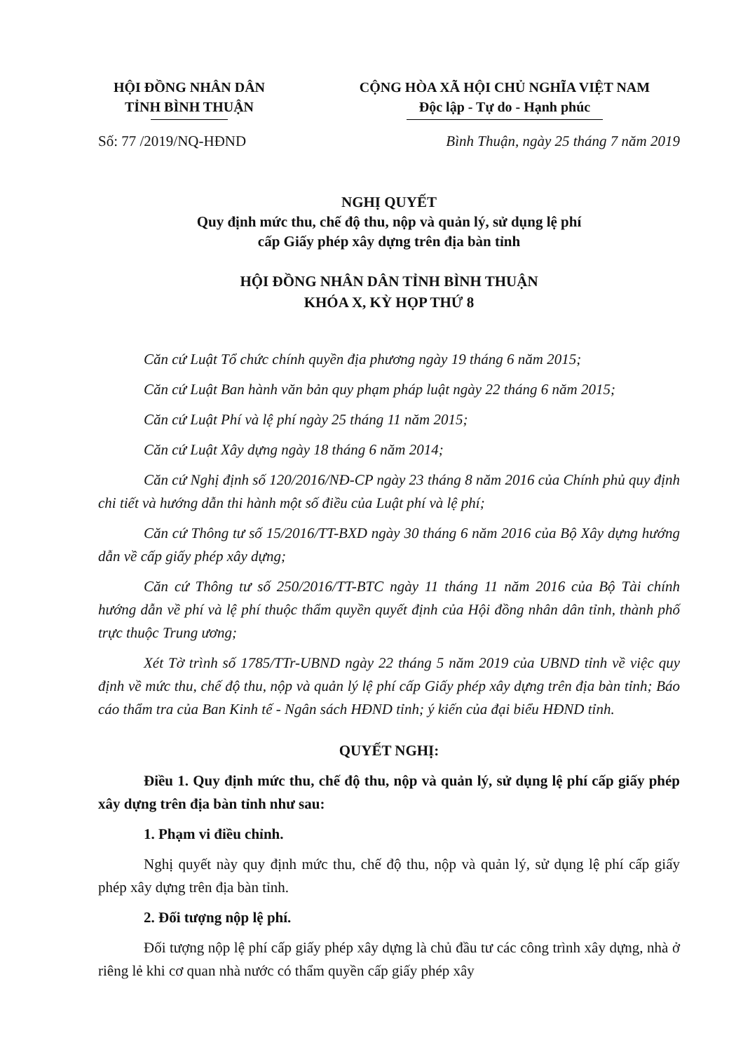HỘI ĐỒNG NHÂN DÂN
TỈNH BÌNH THUẬN
CỘNG HÒA XÃ HỘI CHỦ NGHĨA VIỆT NAM
Độc lập - Tự do - Hạnh phúc
Số: 77 /2019/NQ-HĐND Bình Thuận, ngày 25 tháng 7 năm 2019
NGHỊ QUYẾT
Quy định mức thu, chế độ thu, nộp và quản lý, sử dụng lệ phí
cấp Giấy phép xây dựng trên địa bàn tỉnh
HỘI ĐỒNG NHÂN DÂN TỈNH BÌNH THUẬN
KHÓA X, KỲ HỌP THỨ 8
Căn cứ Luật Tổ chức chính quyền địa phương ngày 19 tháng 6 năm 2015;
Căn cứ Luật Ban hành văn bản quy phạm pháp luật ngày 22 tháng 6 năm 2015;
Căn cứ Luật Phí và lệ phí ngày 25 tháng 11 năm 2015;
Căn cứ Luật Xây dựng ngày 18 tháng 6 năm 2014;
Căn cứ Nghị định số 120/2016/NĐ-CP ngày 23 tháng 8 năm 2016 của Chính phủ quy định chi tiết và hướng dẫn thi hành một số điều của Luật phí và lệ phí;
Căn cứ Thông tư số 15/2016/TT-BXD ngày 30 tháng 6 năm 2016 của Bộ Xây dựng hướng dẫn về cấp giấy phép xây dựng;
Căn cứ Thông tư số 250/2016/TT-BTC ngày 11 tháng 11 năm 2016 của Bộ Tài chính hướng dẫn về phí và lệ phí thuộc thẩm quyền quyết định của Hội đồng nhân dân tỉnh, thành phố trực thuộc Trung ương;
Xét Tờ trình số 1785/TTr-UBND ngày 22 tháng 5 năm 2019 của UBND tỉnh về việc quy định về mức thu, chế độ thu, nộp và quản lý lệ phí cấp Giấy phép xây dựng trên địa bàn tỉnh; Báo cáo thẩm tra của Ban Kinh tế - Ngân sách HĐND tỉnh; ý kiến của đại biểu HĐND tỉnh.
QUYẾT NGHỊ:
Điều 1. Quy định mức thu, chế độ thu, nộp và quản lý, sử dụng lệ phí cấp giấy phép xây dựng trên địa bàn tỉnh như sau:
1. Phạm vi điều chỉnh.
Nghị quyết này quy định mức thu, chế độ thu, nộp và quản lý, sử dụng lệ phí cấp giấy phép xây dựng trên địa bàn tỉnh.
2. Đối tượng nộp lệ phí.
Đối tượng nộp lệ phí cấp giấy phép xây dựng là chủ đầu tư các công trình xây dựng, nhà ở riêng lẻ khi cơ quan nhà nước có thẩm quyền cấp giấy phép xây